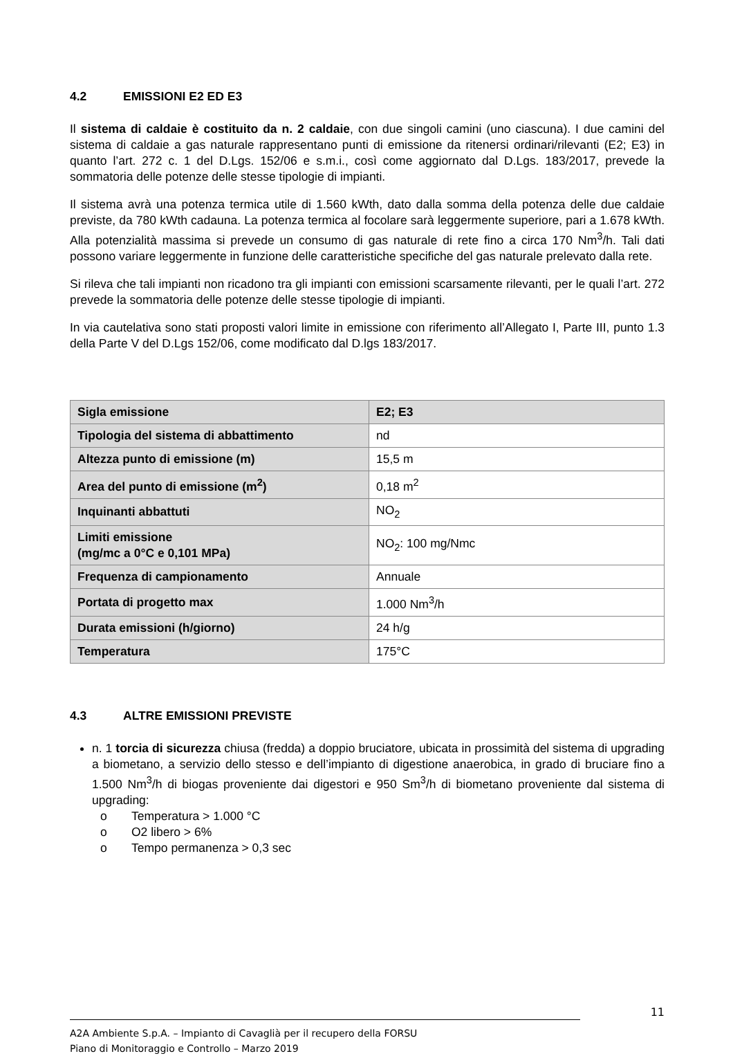4.2 EMISSIONI E2 ED E3
Il sistema di caldaie è costituito da n. 2 caldaie, con due singoli camini (uno ciascuna). I due camini del sistema di caldaie a gas naturale rappresentano punti di emissione da ritenersi ordinari/rilevanti (E2; E3) in quanto l’art. 272 c. 1 del D.Lgs. 152/06 e s.m.i., così come aggiornato dal D.Lgs. 183/2017, prevede la sommatoria delle potenze delle stesse tipologie di impianti.
Il sistema avrà una potenza termica utile di 1.560 kWth, dato dalla somma della potenza delle due caldaie previste, da 780 kWth cadauna. La potenza termica al focolare sarà leggermente superiore, pari a 1.678 kWth. Alla potenzialità massima si prevede un consumo di gas naturale di rete fino a circa 170 Nm<sup>3</sup>/h. Tali dati possono variare leggermente in funzione delle caratteristiche specifiche del gas naturale prelevato dalla rete.
Si rileva che tali impianti non ricadono tra gli impianti con emissioni scarsamente rilevanti, per le quali l’art. 272 prevede la sommatoria delle potenze delle stesse tipologie di impianti.
In via cautelativa sono stati proposti valori limite in emissione con riferimento all’Allegato I, Parte III, punto 1.3 della Parte V del D.Lgs 152/06, come modificato dal D.lgs 183/2017.
| Sigla emissione | E2; E3 |
| Tipologia del sistema di abbattimento | nd |
| Altezza punto di emissione (m) | 15,5 m |
| Area del punto di emissione (m<sup>2</sup>) | 0,18 m<sup>2</sup> |
| Inquinanti abbattuti | NO<sub>2</sub> |
| Limiti emissione (mg/mc a 0°C e 0,101 MPa) | NO<sub>2</sub>: 100 mg/Nmc |
| Frequenza di campionamento | Annuale |
| Portata di progetto max | 1.000 Nm<sup>3</sup>/h |
| Durata emissioni (h/giorno) | 24 h/g |
| Temperatura | 175°C |
4.3 ALTRE EMISSIONI PREVISTE
n. 1 torcia di sicurezza chiusa (fredda) a doppio bruciatore, ubicata in prossimità del sistema di upgrading a biometano, a servizio dello stesso e dell’impianto di digestione anaerobica, in grado di bruciare fino a 1.500 Nm<sup>3</sup>/h di biogas proveniente dai digestori e 950 Sm<sup>3</sup>/h di biometano proveniente dal sistema di upgrading:
o Temperatura > 1.000 °C
o O2 libero > 6%
o Tempo permanenza > 0,3 sec
11
A2A Ambiente S.p.A. – Impianto di Cavaglià per il recupero della FORSU
Piano di Monitoraggio e Controllo – Marzo 2019